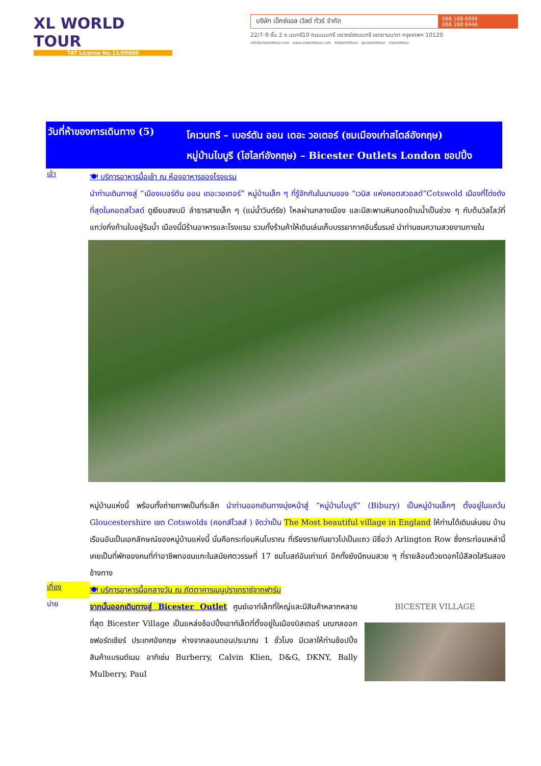XL WORLD TOUR
TAT License No.11/09600
บริษัท เอ็กซ์แอล เวิลด์ ทัวร์ จำกัด 066 168 6699
066 168 6446
22/7-9 ชั้น 2 ซ.นนทรี10 ถนนนนทรี แขวงช่องนนทรี เขตยานนาวา กรุงเทพฯ 10120
info@xlworldtour.com www.xlworldtour.com XLWorldTours @xlworldtour xlworldtour
วันที่ห้าของการเดินทาง (5)
โคเวนทรี – เบอร์ตัน ออน เดอะ วอเตอร์ (ชมเมืองเก่าสไตล์อังกฤษ)
หมู่บ้านไบบูรี (ไฮไลท์อังกฤษ) – Bicester Outlets London ชอปปิ้ง
เช้า
🍽 บริการอาหารมื้อเช้า ณ ห้องอาหารของโรงแรม
นำท่านเดินทางสู่ “เมืองเบอร์ตัน ออน เดอะวอเตอร์” หมู่บ้านเล็ก ๆ ที่รู้จักกันในนามของ “เวนิส แห่งคอตสวอลด์”Cotswold เมืองที่โด่งดังที่สุดในคอตสโวลด์ ดูเงียบสงบมี ลำธารสายเล็ก ๆ (แม่น้ำวินด์รัช) ไหลผ่านกลางเมือง และมีสะพานหินทอดข้ามน้ำเป็นช่วง ๆ กับต้นวิลโลว์ที่แกว่งกิ่งก้านใบอยู่ริมน้ำ เมืองนี้มีร้านอาหารและโรงแรม รวมทั้งร้านค้าให้เดินเล่นเก็บบรรยากาศอันรื่นรมย์ นำท่านชมความสวยงามภายใน
หมู่บ้านแห่งนี้ พร้อมทั้งถ่ายภาพเป็นที่ระลึก นำท่านออกเดินทางมุ่งหน้าสู่ “หมู่บ้านไบบูรี” (Bibury) เป็นหมู่บ้านเล็กๆ ตั้งอยู่ในแคว้น Gloucestershire เขต Cotswolds (คอทส์โวลส์ ) จัดว่าเป็น The Most beautiful village in England ให้ท่านได้เดินเล่นชม บ้านเรือนอันเป็นเอกลักษณ์ของหมู่บ้านแห่งนี้ นั่นคือกระท่อมหินโบราณ ที่เรียงรายกันยาวไปเป็นแถว มีชื่อว่า Arlington Row ซึ่งกระท่อมเหล่านี้เคยเป็นที่พักของคนที่ทำอาชีพทอขนแกะในสมัยศตวรรษที่ 17 ชมโบสถ์อันเก่าแก่ อีกทั้งยังมีถนนสวย ๆ ที่รายล้อมด้วยดอกไม้สีสดใสริมสองข้างทาง
เที่ยง
🍽 บริการอาหารมื้อกลางวัน ณ ภัตตาคารเมนูปราเทราซ์จากฟาร์ม
บ่าย
จากนั้นออกเดินทางสู่ Bicester Outlet ศูนย์เอาท์เล็ทที่ใหญ่และมีสินค้าหลากหลายที่สุด Bicester Village เป็นแหล่งช้อปปิ้งเอาท์เล็ตที่ตั้งอยู่ในเมืองบิสเตอร์ มณฑลออกซฟอร์ดเชียร์ ประเทศอังกฤษ ห่างจากลอนดอนประมาณ 1 ชั่วโมง มีเวลาให้ท่านช้อปปิ้งสินค้าแบรนด์เนม อาทิเช่น Burberry, Calvin Klien, D&G, DKNY, Bally Mulberry, Paul
BICESTER VILLAGE